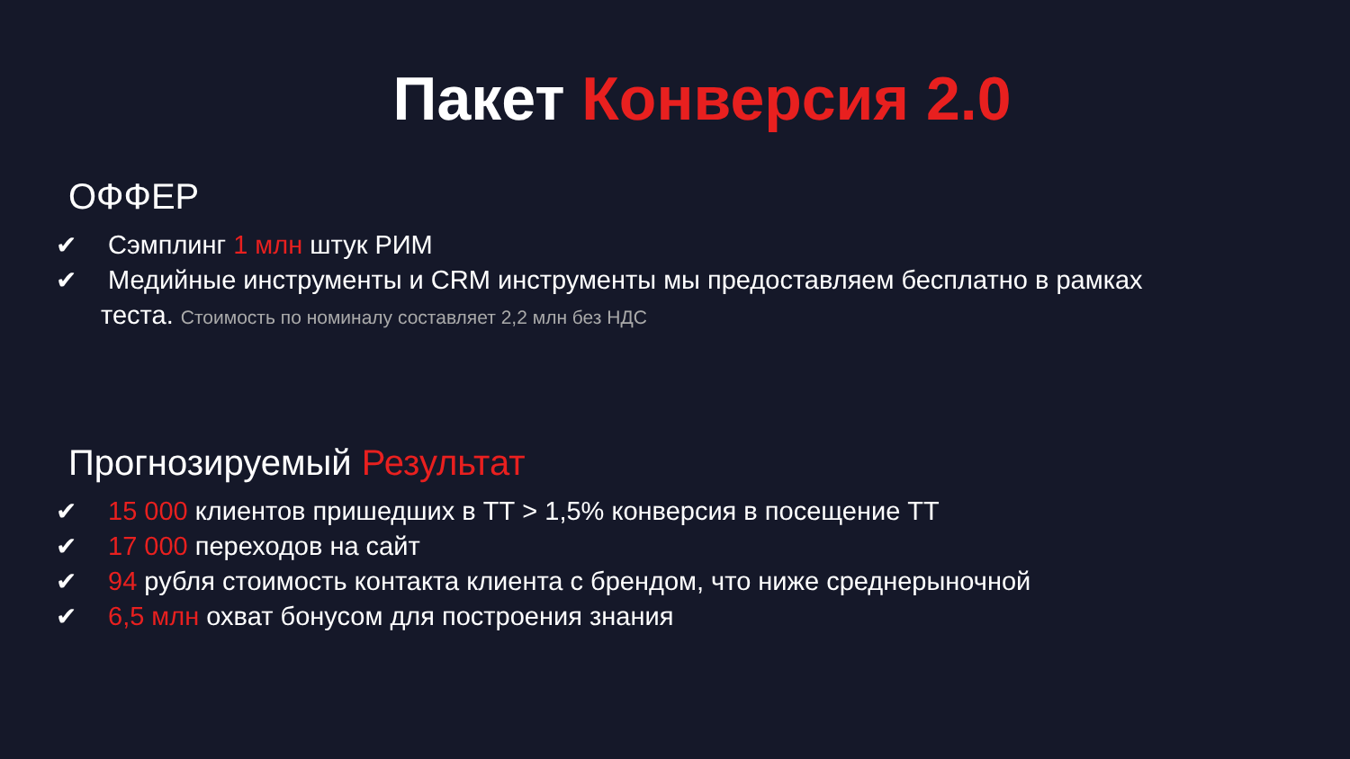Пакет Конверсия 2.0
ОФФЕР
✔ Сэмплинг 1 млн штук РИМ
✔ Медийные инструменты и CRM инструменты мы предоставляем бесплатно в рамках
теста. Стоимость по номиналу составляет 2,2 млн без НДС
Прогнозируемый Результат
✔ 15 000 клиентов пришедших в ТТ > 1,5% конверсия в посещение ТТ
✔ 17 000 переходов на сайт
✔ 94 рубля стоимость контакта клиента с брендом, что ниже среднерыночной
✔ 6,5 млн охват бонусом для построения знания